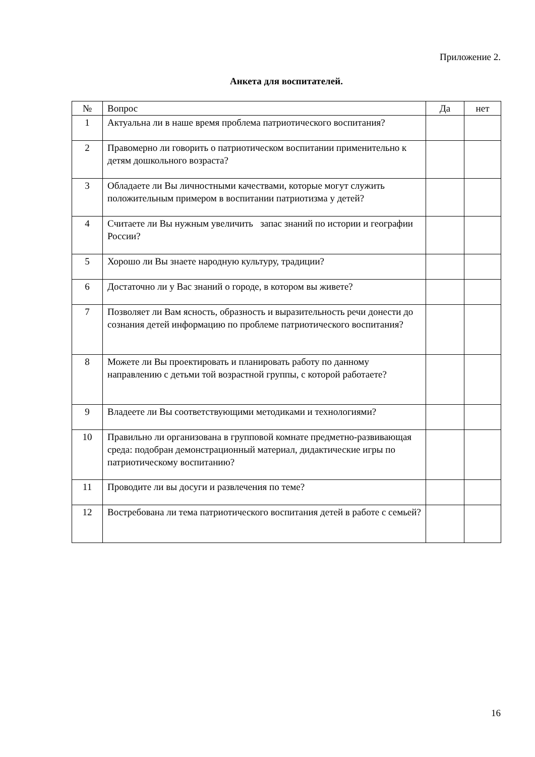Приложение 2.
Анкета для воспитателей.
| № | Вопрос | Да | нет |
| --- | --- | --- | --- |
| 1 | Актуальна ли в наше время проблема патриотического воспитания? | | |
| 2 | Правомерно ли говорить о патриотическом воспитании применительно к детям дошкольного возраста? | | |
| 3 | Обладаете ли Вы личностными качествами, которые могут служить положительным примером в воспитании патриотизма у детей? | | |
| 4 | Считаете ли Вы нужным увеличить запас знаний по истории и географии России? | | |
| 5 | Хорошо ли Вы знаете народную культуру, традиции? | | |
| 6 | Достаточно ли у Вас знаний о городе, в котором вы живете? | | |
| 7 | Позволяет ли Вам ясность, образность и выразительность речи донести до сознания детей информацию по проблеме патриотического воспитания? | | |
| 8 | Можете ли Вы проектировать и планировать работу по данному направлению с детьми той возрастной группы, с которой работаете? | | |
| 9 | Владеете ли Вы соответствующими методиками и технологиями? | | |
| 10 | Правильно ли организована в групповой комнате предметно-развивающая среда: подобран демонстрационный материал, дидактические игры по патриотическому воспитанию? | | |
| 11 | Проводите ли вы досуги и развлечения по теме? | | |
| 12 | Востребована ли тема патриотического воспитания детей в работе с семьей? | | |
16